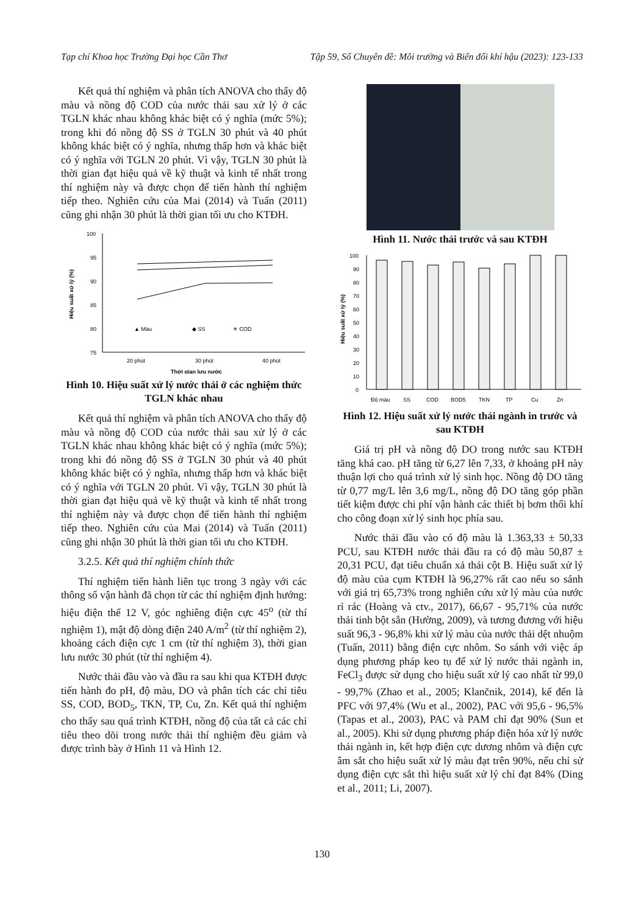Tạp chí Khoa học Trường Đại học Cần Thơ Tập 59, Số Chuyên đề: Môi trường và Biến đổi khí hậu (2023): 123-133
Kết quả thí nghiệm và phân tích ANOVA cho thấy độ màu và nồng độ COD của nước thải sau xử lý ở các TGLN khác nhau không khác biệt có ý nghĩa (mức 5%); trong khi đó nồng độ SS ở TGLN 30 phút và 40 phút không khác biệt có ý nghĩa, nhưng thấp hơn và khác biệt có ý nghĩa với TGLN 20 phút. Vì vậy, TGLN 30 phút là thời gian đạt hiệu quả về kỹ thuật và kinh tế nhất trong thí nghiệm này và được chọn để tiến hành thí nghiệm tiếp theo. Nghiên cứu của Mai (2014) và Tuấn (2011) cũng ghi nhận 30 phút là thời gian tối ưu cho KTĐH.
100
95
90
85
80
75
Hiệu suất xử lý (%)
▲ Màu
◆ SS
✳ COD
20 phút
30 phút
40 phút
Thời gian lưu nước
Hình 10. Hiệu suất xử lý nước thải ở các nghiệm thức TGLN khác nhau
Kết quả thí nghiệm và phân tích ANOVA cho thấy độ màu và nồng độ COD của nước thải sau xử lý ở các TGLN khác nhau không khác biệt có ý nghĩa (mức 5%); trong khi đó nồng độ SS ở TGLN 30 phút và 40 phút không khác biệt có ý nghĩa, nhưng thấp hơn và khác biệt có ý nghĩa với TGLN 20 phút. Vì vậy, TGLN 30 phút là thời gian đạt hiệu quả về kỹ thuật và kinh tế nhất trong thí nghiệm này và được chọn để tiến hành thí nghiệm tiếp theo. Nghiên cứu của Mai (2014) và Tuấn (2011) cũng ghi nhận 30 phút là thời gian tối ưu cho KTĐH.
3.2.5. Kết quả thí nghiệm chính thức
Thí nghiệm tiến hành liên tục trong 3 ngày với các thông số vận hành đã chọn từ các thí nghiệm định hướng: hiệu điện thế 12 V, góc nghiêng điện cực 45<sup>o</sup> (từ thí nghiệm 1), mật độ dòng điện 240 A/m<sup>2</sup> (từ thí nghiệm 2), khoảng cách điện cực 1 cm (từ thí nghiệm 3), thời gian lưu nước 30 phút (từ thí nghiệm 4).
Nước thải đầu vào và đầu ra sau khi qua KTĐH được tiến hành đo pH, độ màu, DO và phân tích các chỉ tiêu SS, COD, BOD<sub>5</sub>, TKN, TP, Cu, Zn. Kết quả thí nghiệm cho thấy sau quá trình KTĐH, nồng độ của tất cả các chỉ tiêu theo dõi trong nước thải thí nghiệm đều giảm và được trình bày ở Hình 11 và Hình 12.
Hình 11. Nước thải trước và sau KTĐH
100
90
80
70
60
50
40
30
20
10
0
Hiệu suất xử lý (%)
Độ màu
SS
COD
BOD5
TKN
TP
Cu
Zn
Hình 12. Hiệu suất xử lý nước thải ngành in trước và sau KTĐH
Giá trị pH và nồng độ DO trong nước sau KTĐH tăng khá cao. pH tăng từ 6,27 lên 7,33, ở khoảng pH này thuận lợi cho quá trình xử lý sinh học. Nồng độ DO tăng từ 0,77 mg/L lên 3,6 mg/L, nồng độ DO tăng góp phần tiết kiệm được chi phí vận hành các thiết bị bơm thổi khí cho công đoạn xử lý sinh học phía sau.
Nước thải đầu vào có độ màu là 1.363,33 ± 50,33 PCU, sau KTĐH nước thải đầu ra có độ màu 50,87 ± 20,31 PCU, đạt tiêu chuẩn xả thải cột B. Hiệu suất xử lý độ màu của cụm KTĐH là 96,27% rất cao nếu so sánh với giá trị 65,73% trong nghiên cứu xử lý màu của nước rỉ rác (Hoàng và ctv., 2017), 66,67 - 95,71% của nước thải tinh bột sắn (Hường, 2009), và tương đương với hiệu suất 96,3 - 96,8% khi xử lý màu của nước thải dệt nhuộm (Tuấn, 2011) bằng điện cực nhôm. So sánh với việc áp dụng phương pháp keo tụ để xử lý nước thải ngành in, FeCl<sub>3</sub> được sử dụng cho hiệu suất xử lý cao nhất từ 99,0 - 99,7% (Zhao et al., 2005; Klančnik, 2014), kế đến là PFC với 97,4% (Wu et al., 2002), PAC với 95,6 - 96,5% (Tapas et al., 2003), PAC và PAM chỉ đạt 90% (Sun et al., 2005). Khi sử dụng phương pháp điện hóa xử lý nước thải ngành in, kết hợp điện cực dương nhôm và điện cực âm sắt cho hiệu suất xử lý màu đạt trên 90%, nếu chỉ sử dụng điện cực sắt thì hiệu suất xử lý chỉ đạt 84% (Ding et al., 2011; Li, 2007).
130